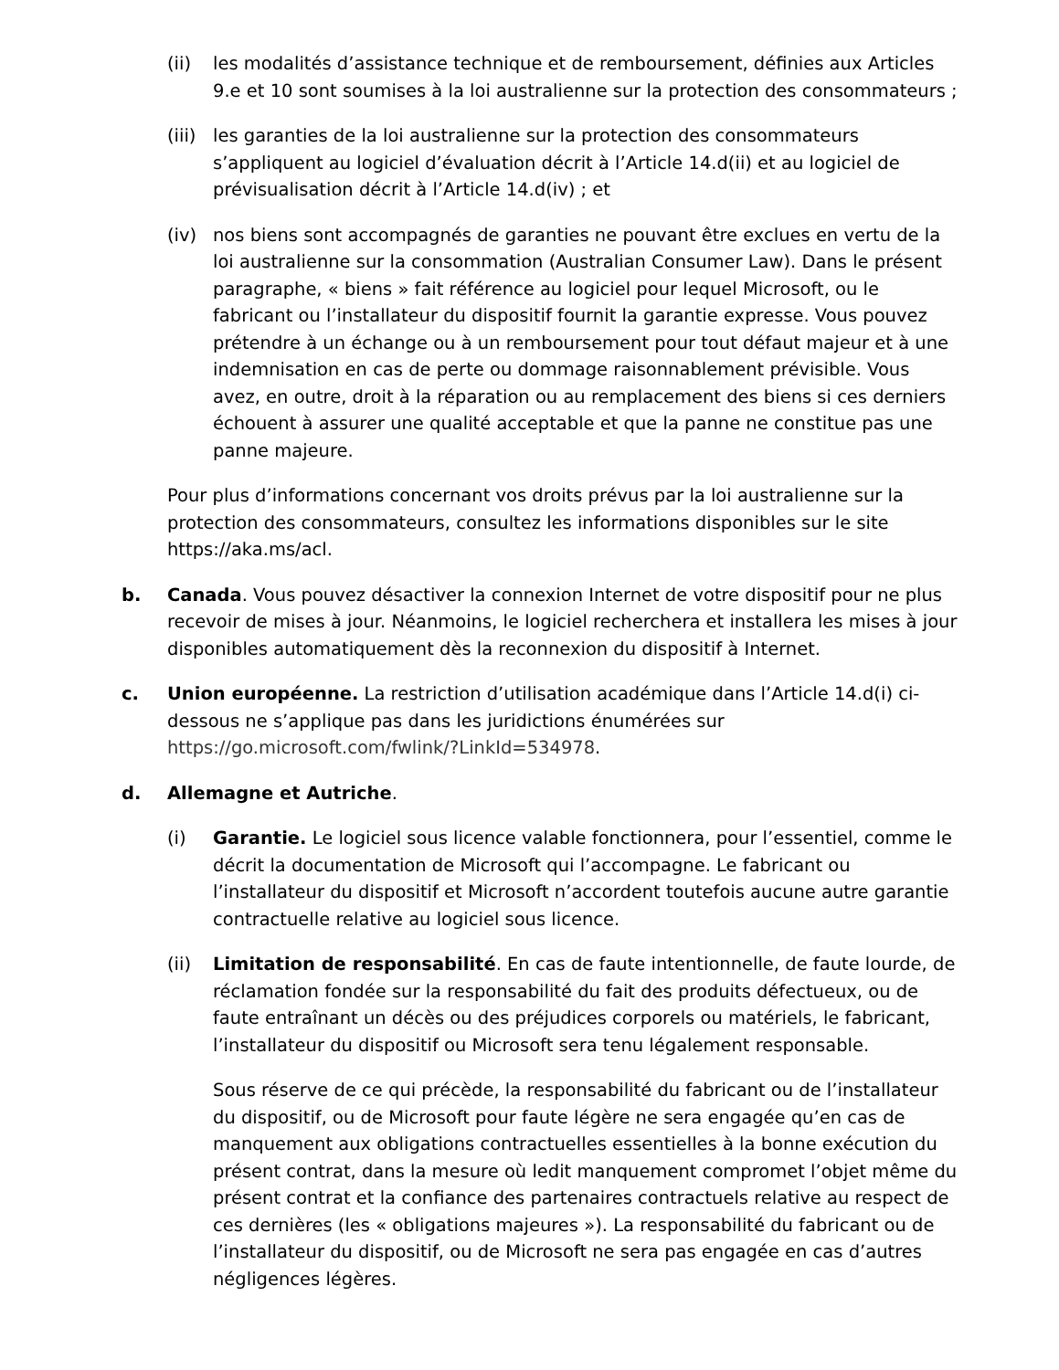(ii) les modalités d’assistance technique et de remboursement, définies aux Articles 9.e et 10 sont soumises à la loi australienne sur la protection des consommateurs ;
(iii)
les garanties de la loi australienne sur la protection des consommateurs s’appliquent au logiciel d’évaluation décrit à l’Article 14.d(ii) et au logiciel de prévisualisation décrit à l’Article 14.d(iv) ; et
(iv) nos biens sont accompagnés de garanties ne pouvant être exclues en vertu de la loi australienne sur la consommation (Australian Consumer Law). Dans le présent paragraphe, « biens » fait référence au logiciel pour lequel Microsoft, ou le fabricant ou l’installateur du dispositif fournit la garantie expresse. Vous pouvez prétendre à un échange ou à un remboursement pour tout défaut majeur et à une indemnisation en cas de perte ou dommage raisonnablement prévisible. Vous avez, en outre, droit à la réparation ou au remplacement des biens si ces derniers échouent à assurer une qualité acceptable et que la panne ne constitue pas une panne majeure.
Pour plus d’informations concernant vos droits prévus par la loi australienne sur la protection des consommateurs, consultez les informations disponibles sur le site https://aka.ms/acl.
b. Canada. Vous pouvez désactiver la connexion Internet de votre dispositif pour ne plus recevoir de mises à jour. Néanmoins, le logiciel recherchera et installera les mises à jour disponibles automatiquement dès la reconnexion du dispositif à Internet.
c. Union européenne. La restriction d’utilisation académique dans l’Article 14.d(i) ci-dessous ne s’applique pas dans les juridictions énumérées sur https://go.microsoft.com/fwlink/?LinkId=534978.
d. Allemagne et Autriche.
(i) Garantie. Le logiciel sous licence valable fonctionnera, pour l’essentiel, comme le décrit la documentation de Microsoft qui l’accompagne. Le fabricant ou l’installateur du dispositif et Microsoft n’accordent toutefois aucune autre garantie contractuelle relative au logiciel sous licence.
(ii) Limitation de responsabilité. En cas de faute intentionnelle, de faute lourde, de réclamation fondée sur la responsabilité du fait des produits défectueux, ou de faute entraînant un décès ou des préjudices corporels ou matériels, le fabricant, l’installateur du dispositif ou Microsoft sera tenu légalement responsable.
Sous réserve de ce qui précède, la responsabilité du fabricant ou de l’installateur du dispositif, ou de Microsoft pour faute légère ne sera engagée qu’en cas de manquement aux obligations contractuelles essentielles à la bonne exécution du présent contrat, dans la mesure où ledit manquement compromet l’objet même du présent contrat et la confiance des partenaires contractuels relative au respect de ces dernières (les « obligations majeures »). La responsabilité du fabricant ou de l’installateur du dispositif, ou de Microsoft ne sera pas engagée en cas d’autres négligences légères.